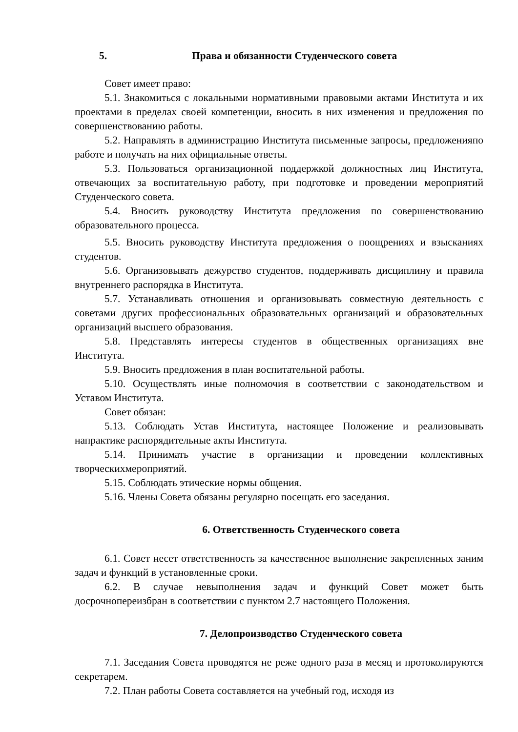5. Права и обязанности Студенческого совета
Совет имеет право:
5.1. Знакомиться с локальными нормативными правовыми актами Института и их проектами в пределах своей компетенции, вносить в них изменения и предложения по совершенствованию работы.
5.2. Направлять в администрацию Института письменные запросы, предложенияпо работе и получать на них официальные ответы.
5.3. Пользоваться организационной поддержкой должностных лиц Института, отвечающих за воспитательную работу, при подготовке и проведении мероприятий Студенческого совета.
5.4. Вносить руководству Института предложения по совершенствованию образовательного процесса.
5.5. Вносить руководству Института предложения о поощрениях и взысканиях студентов.
5.6. Организовывать дежурство студентов, поддерживать дисциплину и правила внутреннего распорядка в Института.
5.7. Устанавливать отношения и организовывать совместную деятельность с советами других профессиональных образовательных организаций и образовательных организаций высшего образования.
5.8. Представлять интересы студентов в общественных организациях вне Института.
5.9. Вносить предложения в план воспитательной работы.
5.10. Осуществлять иные полномочия в соответствии с законодательством и Уставом Института.
Совет обязан:
5.13. Соблюдать Устав Института, настоящее Положение и реализовывать напрактике распорядительные акты Института.
5.14. Принимать участие в организации и проведении коллективных творческихмероприятий.
5.15. Соблюдать этические нормы общения.
5.16. Члены Совета обязаны регулярно посещать его заседания.
6. Ответственность Студенческого совета
6.1. Совет несет ответственность за качественное выполнение закрепленных заним задач и функций в установленные сроки.
6.2. В случае невыполнения задач и функций Совет может быть досрочнопереизбран в соответствии с пунктом 2.7 настоящего Положения.
7. Делопроизводство Студенческого совета
7.1. Заседания Совета проводятся не реже одного раза в месяц и протоколируются секретарем.
7.2. План работы Совета составляется на учебный год, исходя из